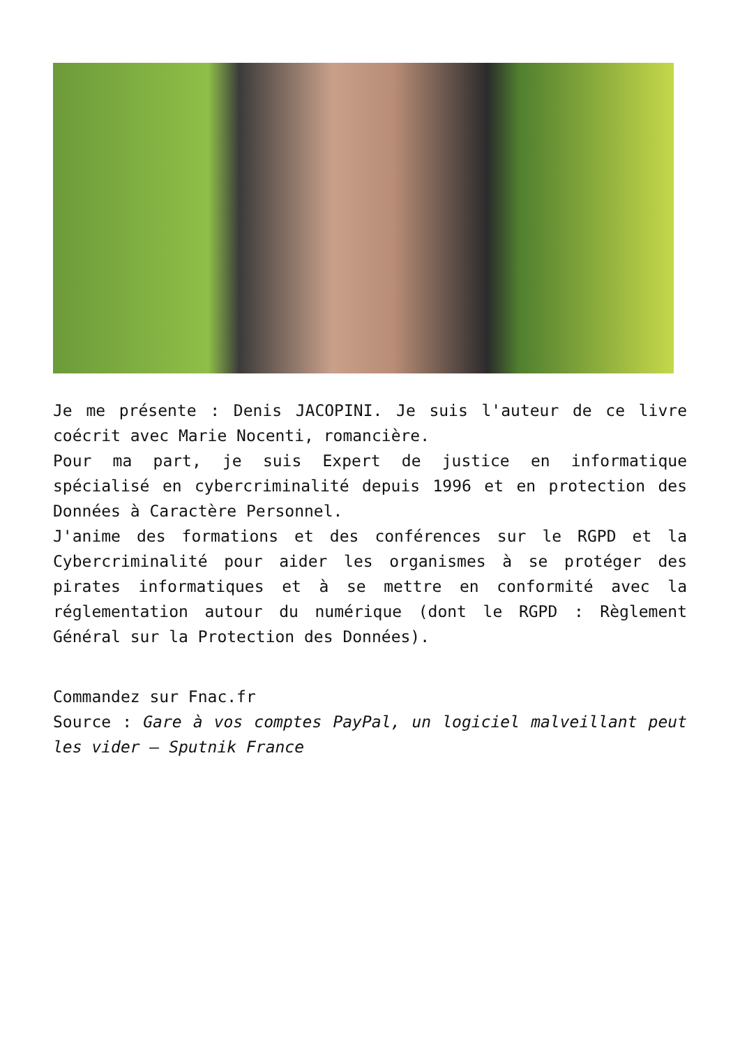Je me présente : Denis JACOPINI. Je suis l'auteur de ce livre coécrit avec Marie Nocenti, romancière.
Pour ma part, je suis Expert de justice en informatique spécialisé en cybercriminalité depuis 1996 et en protection des Données à Caractère Personnel.
J'anime des formations et des conférences sur le RGPD et la Cybercriminalité pour aider les organismes à se protéger des pirates informatiques et à se mettre en conformité avec la réglementation autour du numérique (dont le RGPD : Règlement Général sur la Protection des Données).
Commandez sur Fnac.fr
Source : Gare à vos comptes PayPal, un logiciel malveillant peut les vider – Sputnik France